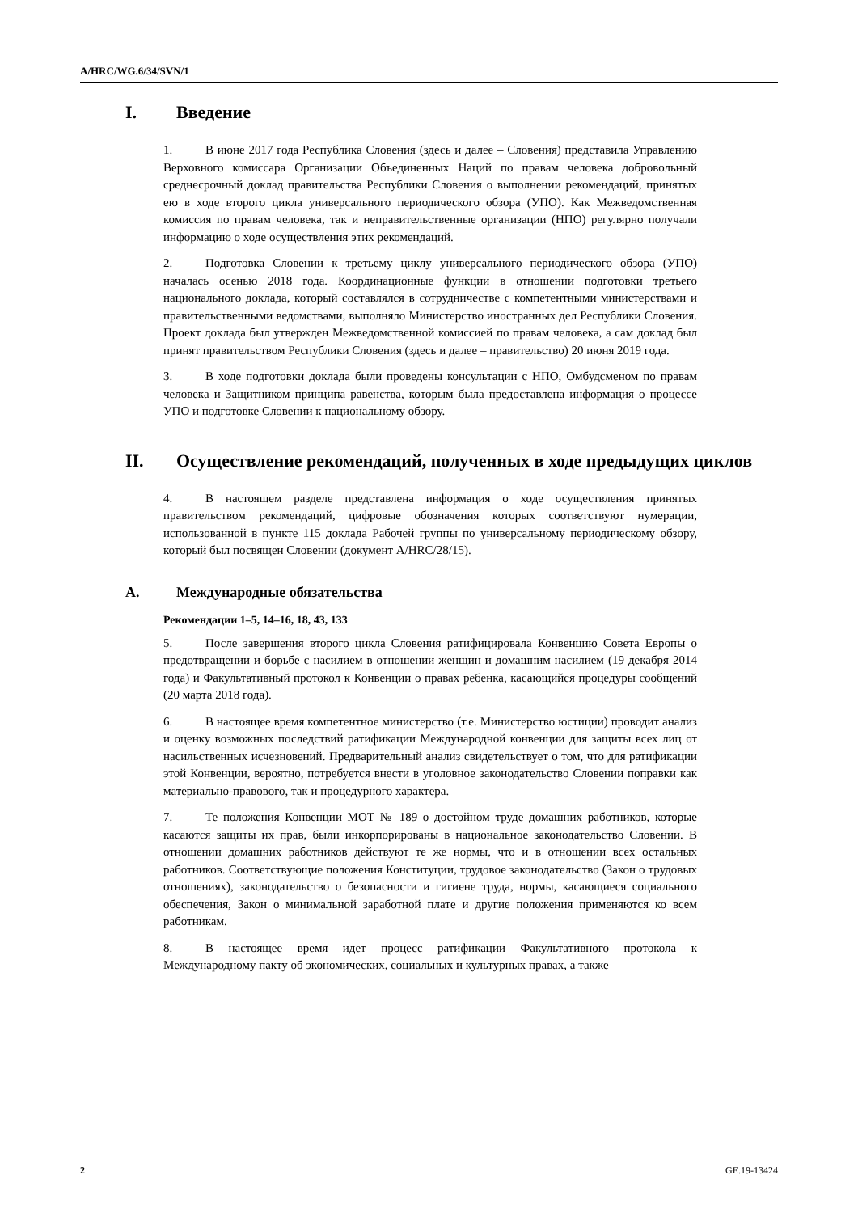A/HRC/WG.6/34/SVN/1
I. Введение
1. В июне 2017 года Республика Словения (здесь и далее – Словения) представила Управлению Верховного комиссара Организации Объединенных Наций по правам человека добровольный среднесрочный доклад правительства Республики Словения о выполнении рекомендаций, принятых ею в ходе второго цикла универсального периодического обзора (УПО). Как Межведомственная комиссия по правам человека, так и неправительственные организации (НПО) регулярно получали информацию о ходе осуществления этих рекомендаций.
2. Подготовка Словении к третьему циклу универсального периодического обзора (УПО) началась осенью 2018 года. Координационные функции в отношении подготовки третьего национального доклада, который составлялся в сотрудничестве с компетентными министерствами и правительственными ведомствами, выполняло Министерство иностранных дел Республики Словения. Проект доклада был утвержден Межведомственной комиссией по правам человека, а сам доклад был принят правительством Республики Словения (здесь и далее – правительство) 20 июня 2019 года.
3. В ходе подготовки доклада были проведены консультации с НПО, Омбудсменом по правам человека и Защитником принципа равенства, которым была предоставлена информация о процессе УПО и подготовке Словении к национальному обзору.
II. Осуществление рекомендаций, полученных в ходе предыдущих циклов
4. В настоящем разделе представлена информация о ходе осуществления принятых правительством рекомендаций, цифровые обозначения которых соответствуют нумерации, использованной в пункте 115 доклада Рабочей группы по универсальному периодическому обзору, который был посвящен Словении (документ A/HRC/28/15).
A. Международные обязательства
Рекомендации 1–5, 14–16, 18, 43, 133
5. После завершения второго цикла Словения ратифицировала Конвенцию Совета Европы о предотвращении и борьбе с насилием в отношении женщин и домашним насилием (19 декабря 2014 года) и Факультативный протокол к Конвенции о правах ребенка, касающийся процедуры сообщений (20 марта 2018 года).
6. В настоящее время компетентное министерство (т.е. Министерство юстиции) проводит анализ и оценку возможных последствий ратификации Международной конвенции для защиты всех лиц от насильственных исчезновений. Предварительный анализ свидетельствует о том, что для ратификации этой Конвенции, вероятно, потребуется внести в уголовное законодательство Словении поправки как материально-правового, так и процедурного характера.
7. Те положения Конвенции МОТ № 189 о достойном труде домашних работников, которые касаются защиты их прав, были инкорпорированы в национальное законодательство Словении. В отношении домашних работников действуют те же нормы, что и в отношении всех остальных работников. Соответствующие положения Конституции, трудовое законодательство (Закон о трудовых отношениях), законодательство о безопасности и гигиене труда, нормы, касающиеся социального обеспечения, Закон о минимальной заработной плате и другие положения применяются ко всем работникам.
8. В настоящее время идет процесс ратификации Факультативного протокола к Международному пакту об экономических, социальных и культурных правах, а также
2 GE.19-13424